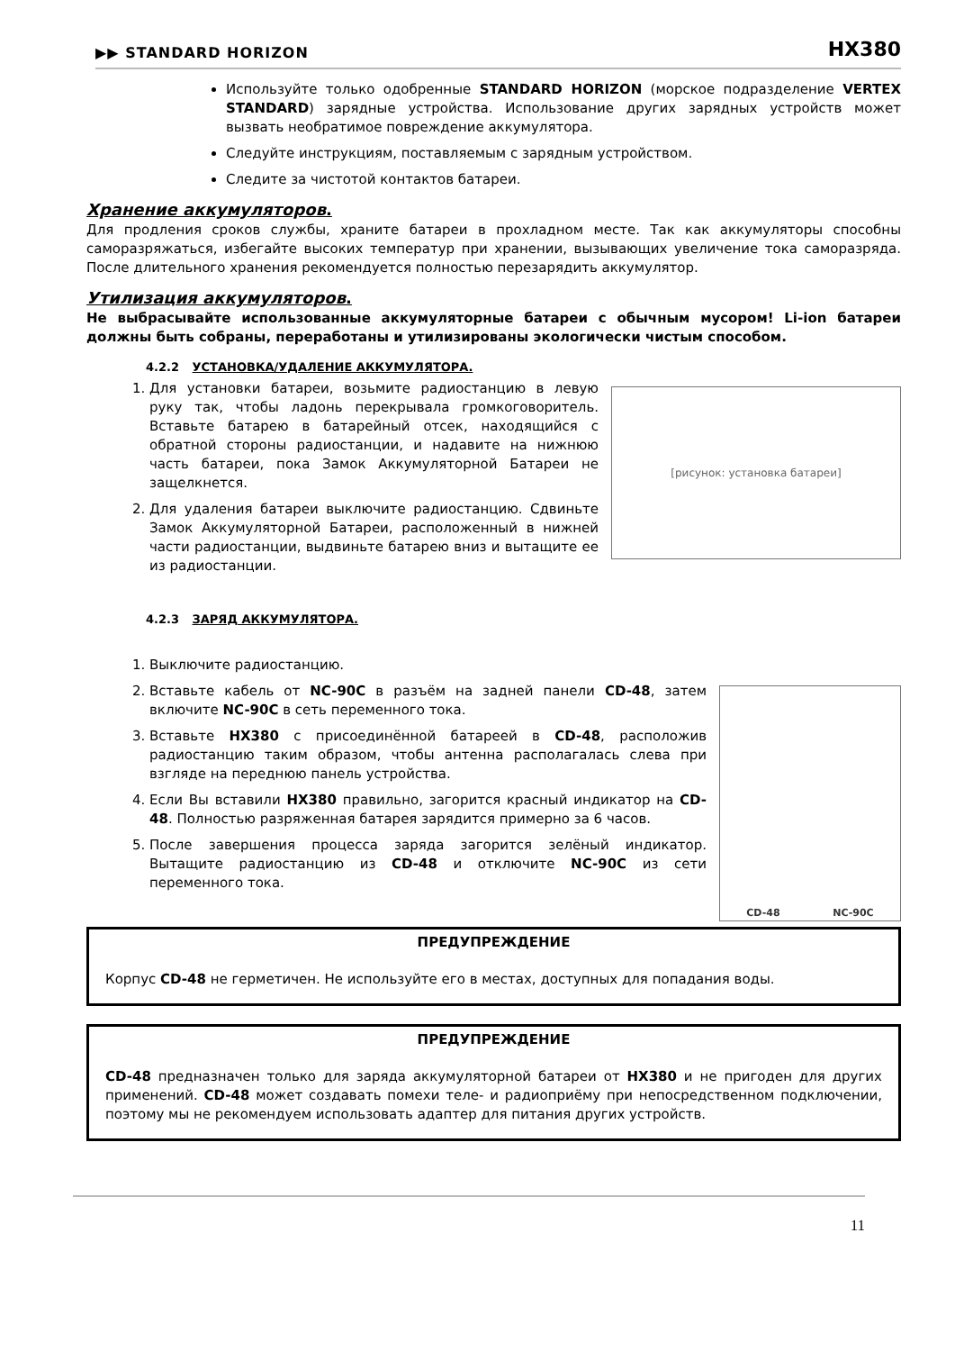▶▶ STANDARD HORIZON HX380
Используйте только одобренные STANDARD HORIZON (морское подразделение VERTEX STANDARD) зарядные устройства. Использование других зарядных устройств может вызвать необратимое повреждение аккумулятора.
Следуйте инструкциям, поставляемым с зарядным устройством.
Следите за чистотой контактов батареи.
Хранение аккумуляторов.
Для продления сроков службы, храните батареи в прохладном месте. Так как аккумуляторы способны саморазряжаться, избегайте высоких температур при хранении, вызывающих увеличение тока саморазряда. После длительного хранения рекомендуется полностью перезарядить аккумулятор.
Утилизация аккумуляторов.
Не выбрасывайте использованные аккумуляторные батареи с обычным мусором! Li-ion батареи должны быть собраны, переработаны и утилизированы экологически чистым способом.
4.2.2 УСТАНОВКА/УДАЛЕНИЕ АККУМУЛЯТОРА.
[рисунок: установка батареи]
1. Для установки батареи, возьмите радиостанцию в левую руку так, чтобы ладонь перекрывала громкоговоритель. Вставьте батарею в батарейный отсек, находящийся с обратной стороны радиостанции, и надавите на нижнюю часть батареи, пока Замок Аккумуляторной Батареи не защелкнется.
2. Для удаления батареи выключите радиостанцию. Сдвиньте Замок Аккумуляторной Батареи, расположенный в нижней части радиостанции, выдвиньте батарею вниз и вытащите ее из радиостанции.
4.2.3 ЗАРЯД АККУМУЛЯТОРА.
1. Выключите радиостанцию.
CD-48 NC-90C
2. Вставьте кабель от NC-90C в разъём на задней панели CD-48, затем включите NC-90C в сеть переменного тока.
3. Вставьте HX380 с присоединённой батареей в CD-48, расположив радиостанцию таким образом, чтобы антенна располагалась слева при взгляде на переднюю панель устройства.
4. Если Вы вставили HX380 правильно, загорится красный индикатор на CD-48. Полностью разряженная батарея зарядится примерно за 6 часов.
5. После завершения процесса заряда загорится зелёный индикатор. Вытащите радиостанцию из CD-48 и отключите NC-90C из сети переменного тока.
ПРЕДУПРЕЖДЕНИЕ
Корпус CD-48 не герметичен. Не используйте его в местах, доступных для попадания воды.
ПРЕДУПРЕЖДЕНИЕ
CD-48 предназначен только для заряда аккумуляторной батареи от HX380 и не пригоден для других применений. CD-48 может создавать помехи теле- и радиоприёму при непосредственном подключении, поэтому мы не рекомендуем использовать адаптер для питания других устройств.
11